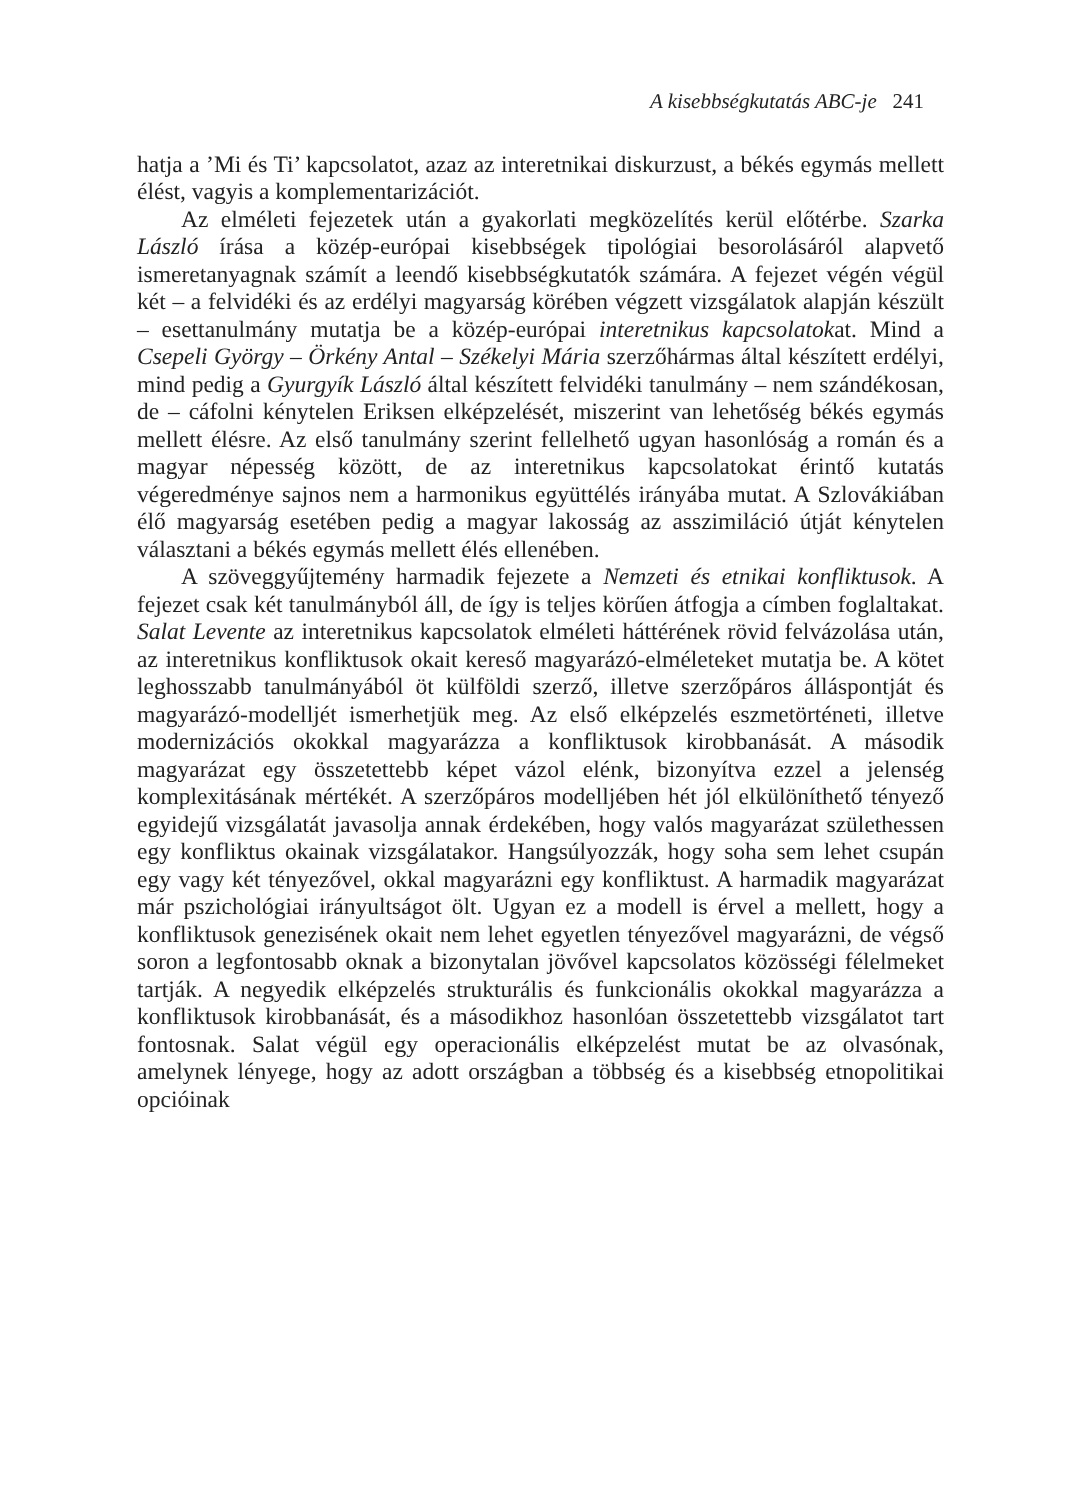A kisebbségkutatás ABC-je 241
hatja a ’Mi és Ti’ kapcsolatot, azaz az interetnikai diskurzust, a békés egymás mellett élést, vagyis a komplementarizációt.
Az elméleti fejezetek után a gyakorlati megközelítés kerül előtérbe. Szarka László írása a közép-európai kisebbségek tipológiai besorolásáról alapvető ismeretanyagnak számít a leendő kisebbségkutatók számára. A fejezet végén végül két – a felvidéki és az erdélyi magyarság körében végzett vizsgálatok alapján készült – esettanulmány mutatja be a közép-európai interetnikus kapcsolatokat. Mind a Csepeli György – Örkény Antal – Székelyi Mária szerzőhármas által készített erdélyi, mind pedig a Gyurgyík László által készített felvidéki tanulmány – nem szándékosan, de – cáfolni kénytelen Eriksen elképzelését, miszerint van lehetőség békés egymás mellett élésre. Az első tanulmány szerint fellelhető ugyan hasonlóság a román és a magyar népesség között, de az interetnikus kapcsolatokat érintő kutatás végeredménye sajnos nem a harmonikus együttélés irányába mutat. A Szlovákiában élő magyarság esetében pedig a magyar lakosság az asszimiláció útját kénytelen választani a békés egymás mellett élés ellenében.
A szöveggyűjtemény harmadik fejezete a Nemzeti és etnikai konfliktusok. A fejezet csak két tanulmányból áll, de így is teljes körűen átfogja a címben foglaltakat. Salat Levente az interetnikus kapcsolatok elméleti háttérének rövid felvázolása után, az interetnikus konfliktusok okait kereső magyarázó-elméleteket mutatja be. A kötet leghosszabb tanulmányából öt külföldi szerző, illetve szerzőpáros álláspontját és magyarázó-modelljét ismerhetjük meg. Az első elképzelés eszmetörténeti, illetve modernizációs okokkal magyarázza a konfliktusok kirobbanását. A második magyarázat egy összetettebb képet vázol elénk, bizonyítva ezzel a jelenség komplexitásának mértékét. A szerzőpáros modelljében hét jól elkülöníthető tényező egyidejű vizsgálatát javasolja annak érdekében, hogy valós magyarázat születhessen egy konfliktus okainak vizsgálatakor. Hangsúlyozzák, hogy soha sem lehet csupán egy vagy két tényezővel, okkal magyarázni egy konfliktust. A harmadik magyarázat már pszichológiai irányultságot ölt. Ugyan ez a modell is érvel a mellett, hogy a konfliktusok genezisének okait nem lehet egyetlen tényezővel magyarázni, de végső soron a legfontosabb oknak a bizonytalan jövővel kapcsolatos közösségi félelmeket tartják. A negyedik elképzelés strukturális és funkcionális okokkal magyarázza a konfliktusok kirobbanását, és a másodikhoz hasonlóan összetettebb vizsgálatot tart fontosnak. Salat végül egy operacionális elképzelést mutat be az olvasónak, amelynek lényege, hogy az adott országban a többség és a kisebbség etnopolitikai opcióinak